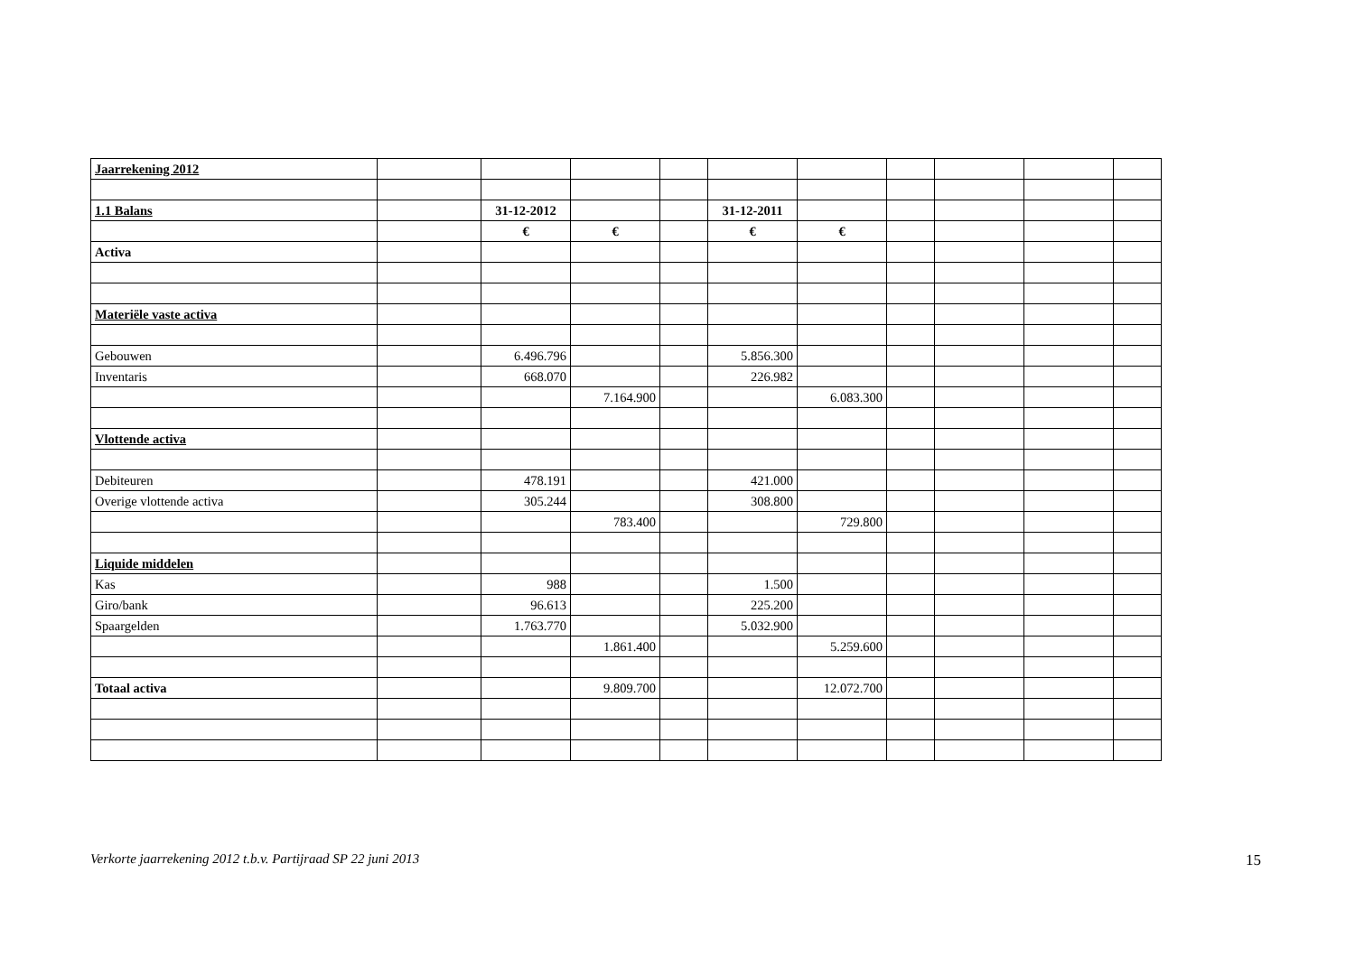| Jaarrekening 2012 | | | | | | | | | | |
| 1.1 Balans | | 31-12-2012 | | | 31-12-2011 | | | | | |
| | | € | € | | € | € | | | | |
| Activa | | | | | | | | | | |
| Materiële vaste activa | | | | | | | | | | |
| Gebouwen | | 6.496.796 | | | 5.856.300 | | | | | |
| Inventaris | | 668.070 | | | 226.982 | | | | | |
| | | | 7.164.900 | | | 6.083.300 | | | | |
| Vlottende activa | | | | | | | | | | |
| Debiteuren | | 478.191 | | | 421.000 | | | | | |
| Overige vlottende activa | | 305.244 | | | 308.800 | | | | | |
| | | | 783.400 | | | 729.800 | | | | |
| Liquide middelen | | | | | | | | | | |
| Kas | | 988 | | | 1.500 | | | | | |
| Giro/bank | | 96.613 | | | 225.200 | | | | | |
| Spaargelden | | 1.763.770 | | | 5.032.900 | | | | | |
| | | | 1.861.400 | | | 5.259.600 | | | | |
| Totaal activa | | | 9.809.700 | | | 12.072.700 | | | | |
Verkorte jaarrekening 2012 t.b.v. Partijraad SP 22 juni 2013 15